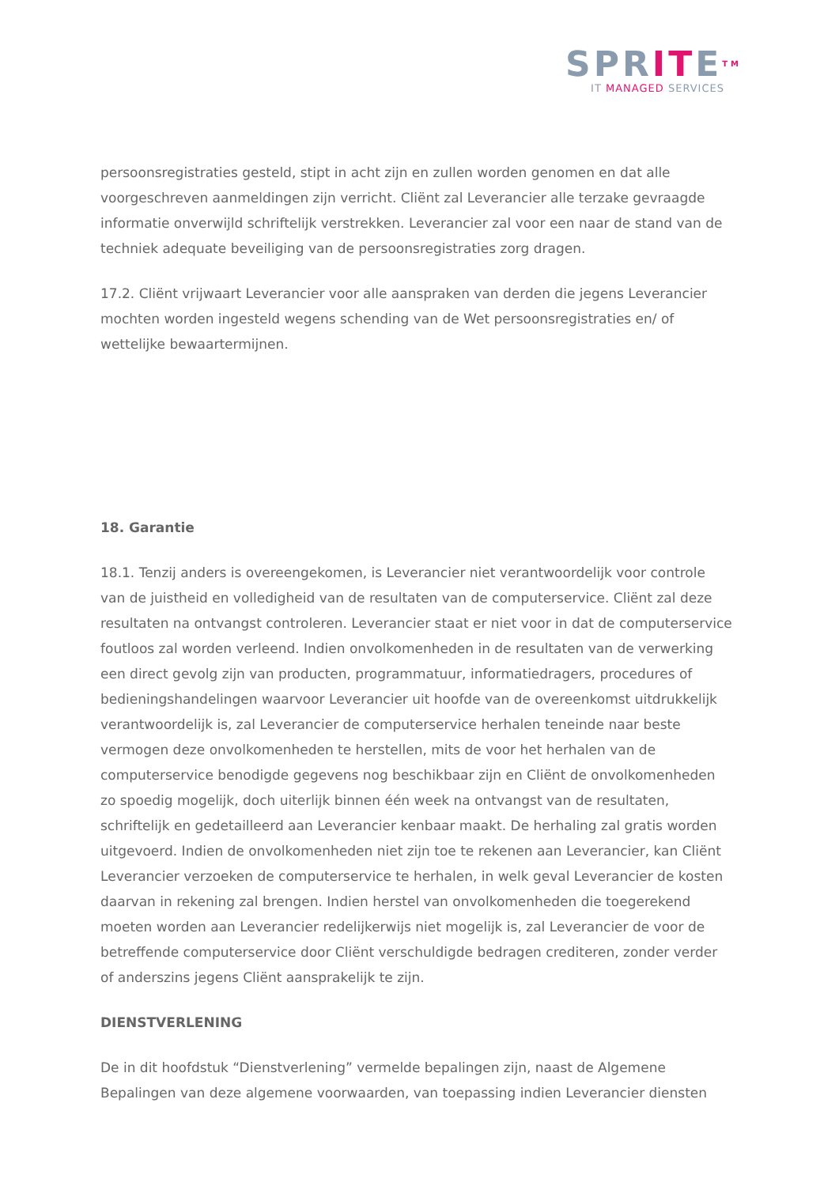SPRITETM
IT MANAGED SERVICES
persoonsregistraties gesteld, stipt in acht zijn en zullen worden genomen en dat alle voorgeschreven aanmeldingen zijn verricht. Cliënt zal Leverancier alle terzake gevraagde informatie onverwijld schriftelijk verstrekken. Leverancier zal voor een naar de stand van de techniek adequate beveiliging van de persoonsregistraties zorg dragen.
17.2. Cliënt vrijwaart Leverancier voor alle aanspraken van derden die jegens Leverancier mochten worden ingesteld wegens schending van de Wet persoonsregistraties en/ of wettelijke bewaartermijnen.
18. Garantie
18.1. Tenzij anders is overeengekomen, is Leverancier niet verantwoordelijk voor controle van de juistheid en volledigheid van de resultaten van de computerservice. Cliënt zal deze resultaten na ontvangst controleren. Leverancier staat er niet voor in dat de computerservice foutloos zal worden verleend. Indien onvolkomenheden in de resultaten van de verwerking een direct gevolg zijn van producten, programmatuur, informatiedragers, procedures of bedieningshandelingen waarvoor Leverancier uit hoofde van de overeenkomst uitdrukkelijk verantwoordelijk is, zal Leverancier de computerservice herhalen teneinde naar beste vermogen deze onvolkomenheden te herstellen, mits de voor het herhalen van de computerservice benodigde gegevens nog beschikbaar zijn en Cliënt de onvolkomenheden zo spoedig mogelijk, doch uiterlijk binnen één week na ontvangst van de resultaten, schriftelijk en gedetailleerd aan Leverancier kenbaar maakt. De herhaling zal gratis worden uitgevoerd. Indien de onvolkomenheden niet zijn toe te rekenen aan Leverancier, kan Cliënt Leverancier verzoeken de computerservice te herhalen, in welk geval Leverancier de kosten daarvan in rekening zal brengen. Indien herstel van onvolkomenheden die toegerekend moeten worden aan Leverancier redelijkerwijs niet mogelijk is, zal Leverancier de voor de betreffende computerservice door Cliënt verschuldigde bedragen crediteren, zonder verder of anderszins jegens Cliënt aansprakelijk te zijn.
DIENSTVERLENING
De in dit hoofdstuk “Dienstverlening” vermelde bepalingen zijn, naast de Algemene Bepalingen van deze algemene voorwaarden, van toepassing indien Leverancier diensten